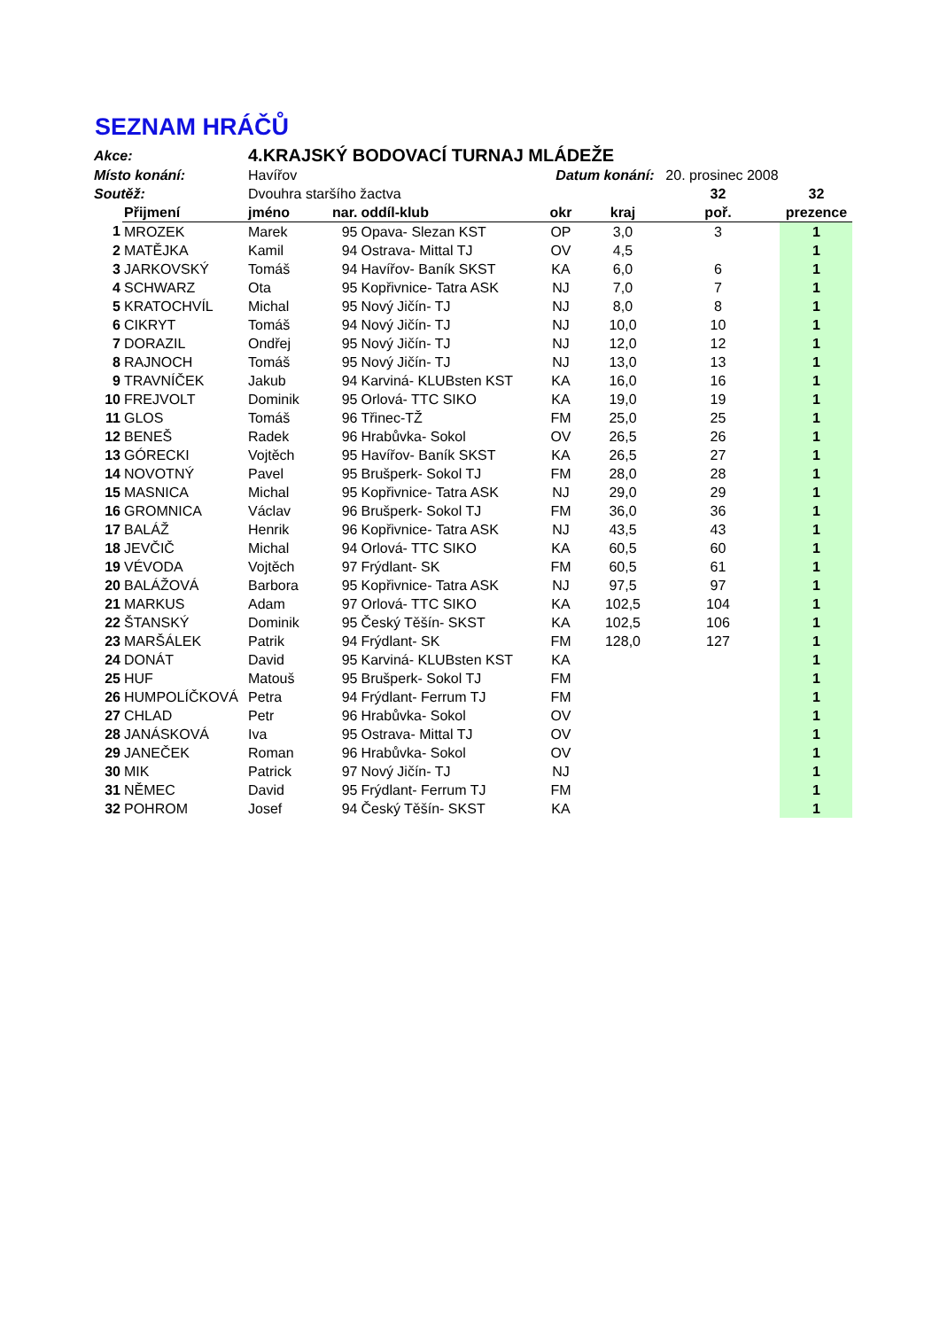SEZNAM HRÁČŮ
| Akce: | | 4.KRAJSKÝ BODOVACÍ TURNAJ MLÁDEŽE | | | | | | |
| Místo konání: | | Havířov | | | Datum konání: | | 20. prosinec 2008 | |
| Soutěž: | | Dvouhra staršího žactva | | | | | 32 | 32 |
| | Přijmení | jméno | nar. | oddíl-klub | okr | kraj | poř. | prezence |
| 1 | MROZEK | Marek | 95 | Opava- Slezan KST | OP | 3,0 | 3 | 1 |
| 2 | MATĚJKA | Kamil | 94 | Ostrava- Mittal TJ | OV | 4,5 | | 1 |
| 3 | JARKOVSKÝ | Tomáš | 94 | Havířov- Baník SKST | KA | 6,0 | 6 | 1 |
| 4 | SCHWARZ | Ota | 95 | Kopřivnice- Tatra ASK | NJ | 7,0 | 7 | 1 |
| 5 | KRATOCHVÍL | Michal | 95 | Nový Jičín- TJ | NJ | 8,0 | 8 | 1 |
| 6 | CIKRYT | Tomáš | 94 | Nový Jičín- TJ | NJ | 10,0 | 10 | 1 |
| 7 | DORAZIL | Ondřej | 95 | Nový Jičín- TJ | NJ | 12,0 | 12 | 1 |
| 8 | RAJNOCH | Tomáš | 95 | Nový Jičín- TJ | NJ | 13,0 | 13 | 1 |
| 9 | TRAVNÍČEK | Jakub | 94 | Karviná- KLUBsten KST | KA | 16,0 | 16 | 1 |
| 10 | FREJVOLT | Dominik | 95 | Orlová- TTC SIKO | KA | 19,0 | 19 | 1 |
| 11 | GLOS | Tomáš | 96 | Třinec-TŽ | FM | 25,0 | 25 | 1 |
| 12 | BENEŠ | Radek | 96 | Hrabůvka- Sokol | OV | 26,5 | 26 | 1 |
| 13 | GÓRECKI | Vojtěch | 95 | Havířov- Baník SKST | KA | 26,5 | 27 | 1 |
| 14 | NOVOTNÝ | Pavel | 95 | Brušperk- Sokol TJ | FM | 28,0 | 28 | 1 |
| 15 | MASNICA | Michal | 95 | Kopřivnice- Tatra ASK | NJ | 29,0 | 29 | 1 |
| 16 | GROMNICA | Václav | 96 | Brušperk- Sokol TJ | FM | 36,0 | 36 | 1 |
| 17 | BALÁŽ | Henrik | 96 | Kopřivnice- Tatra ASK | NJ | 43,5 | 43 | 1 |
| 18 | JEVČIČ | Michal | 94 | Orlová- TTC SIKO | KA | 60,5 | 60 | 1 |
| 19 | VÉVODA | Vojtěch | 97 | Frýdlant- SK | FM | 60,5 | 61 | 1 |
| 20 | BALÁŽOVÁ | Barbora | 95 | Kopřivnice- Tatra ASK | NJ | 97,5 | 97 | 1 |
| 21 | MARKUS | Adam | 97 | Orlová- TTC SIKO | KA | 102,5 | 104 | 1 |
| 22 | ŠTANSKÝ | Dominik | 95 | Český Těšín- SKST | KA | 102,5 | 106 | 1 |
| 23 | MARŠÁLEK | Patrik | 94 | Frýdlant- SK | FM | 128,0 | 127 | 1 |
| 24 | DONÁT | David | 95 | Karviná- KLUBsten KST | KA | | | 1 |
| 25 | HUF | Matouš | 95 | Brušperk- Sokol TJ | FM | | | 1 |
| 26 | HUMPOLÍČKOVÁ | Petra | 94 | Frýdlant- Ferrum TJ | FM | | | 1 |
| 27 | CHLAD | Petr | 96 | Hrabůvka- Sokol | OV | | | 1 |
| 28 | JANÁSKOVÁ | Iva | 95 | Ostrava- Mittal TJ | OV | | | 1 |
| 29 | JANEČEK | Roman | 96 | Hrabůvka- Sokol | OV | | | 1 |
| 30 | MIK | Patrick | 97 | Nový Jičín- TJ | NJ | | | 1 |
| 31 | NĚMEC | David | 95 | Frýdlant- Ferrum TJ | FM | | | 1 |
| 32 | POHROM | Josef | 94 | Český Těšín- SKST | KA | | | 1 |